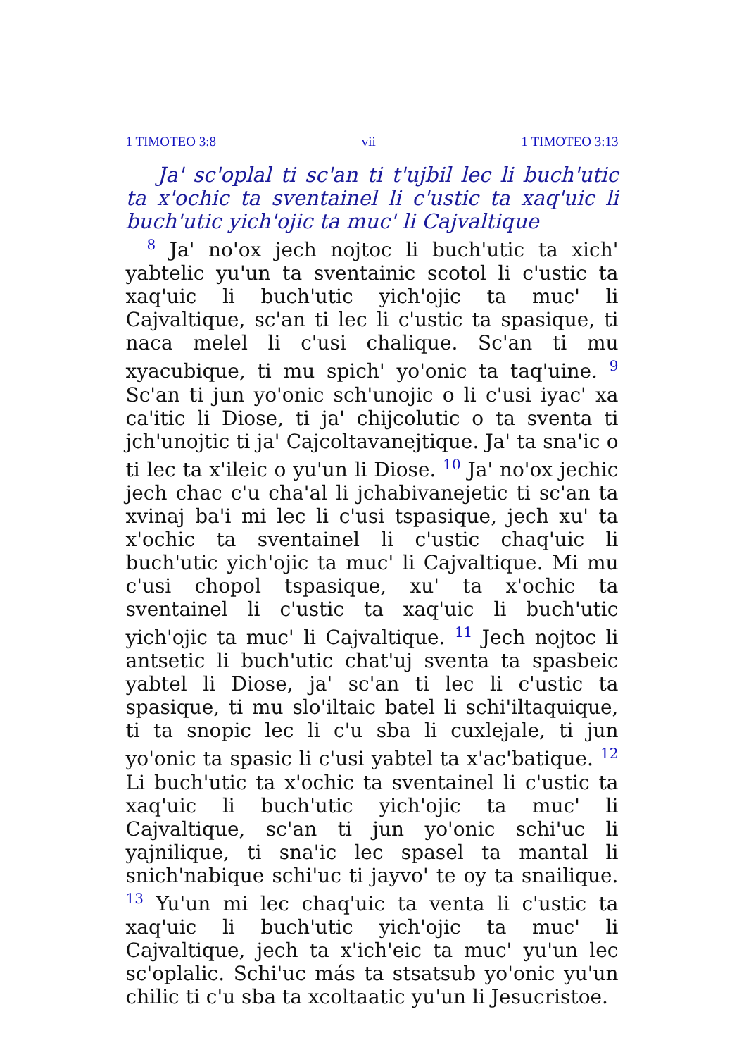1 TIMOTEO 3:8 vii 1 TIMOTEO 3:13
Ja' sc'oplal ti sc'an ti t'ujbil lec li buch'utic ta x'ochic ta sventainel li c'ustic ta xaq'uic li buch'utic yich'ojic ta muc' li Cajvaltique
<sup>8</sup> Ja' no'ox jech nojtoc li buch'utic ta xich' yabtelic yu'un ta sventainic scotol li c'ustic ta xaq'uic li buch'utic yich'ojic ta muc' li Cajvaltique, sc'an ti lec li c'ustic ta spasique, ti naca melel li c'usi chalique. Sc'an ti mu xyacubique, ti mu spich' yo'onic ta taq'uine. <sup>9</sup> Sc'an ti jun yo'onic sch'unojic o li c'usi iyac' xa ca'itic li Diose, ti ja' chijcolutic o ta sventa ti jch'unojtic ti ja' Cajcoltavanejtique. Ja' ta sna'ic o ti lec ta x'ileic o yu'un li Diose. <sup>10</sup> Ja' no'ox jechic jech chac c'u cha'al li jchabivanejetic ti sc'an ta xvinaj ba'i mi lec li c'usi tspasique, jech xu' ta x'ochic ta sventainel li c'ustic chaq'uic li buch'utic yich'ojic ta muc' li Cajvaltique. Mi mu c'usi chopol tspasique, xu' ta x'ochic ta sventainel li c'ustic ta xaq'uic li buch'utic yich'ojic ta muc' li Cajvaltique. <sup>11</sup> Jech nojtoc li antsetic li buch'utic chat'uj sventa ta spasbeic yabtel li Diose, ja' sc'an ti lec li c'ustic ta spasique, ti mu slo'iltaic batel li schi'iltaquique, ti ta snopic lec li c'u sba li cuxlejale, ti jun yo'onic ta spasic li c'usi yabtel ta x'ac'batique. <sup>12</sup> Li buch'utic ta x'ochic ta sventainel li c'ustic ta xaq'uic li buch'utic yich'ojic ta muc' li Cajvaltique, sc'an ti jun yo'onic schi'uc li yajnilique, ti sna'ic lec spasel ta mantal li snich'nabique schi'uc ti jayvo' te oy ta snailique. <sup>13</sup> Yu'un mi lec chaq'uic ta venta li c'ustic ta xaq'uic li buch'utic yich'ojic ta muc' li Cajvaltique, jech ta x'ich'eic ta muc' yu'un lec sc'oplalic. Schi'uc más ta stsatsub yo'onic yu'un chilic ti c'u sba ta xcoltaatic yu'un li Jesucristoe.